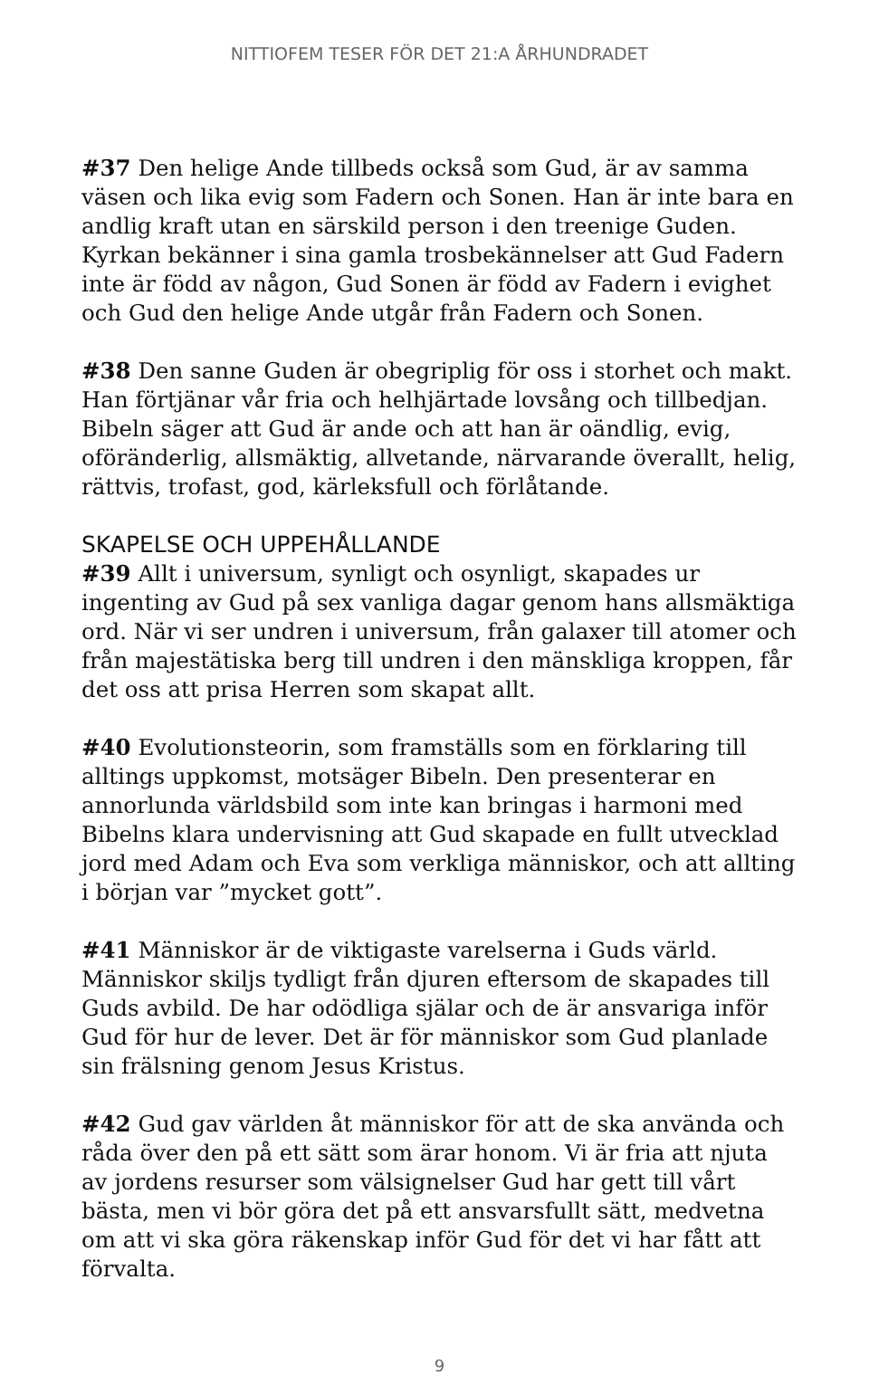NITTIOFEM TESER FÖR DET 21:A ÅRHUNDRADET
#37 Den helige Ande tillbeds också som Gud, är av samma väsen och lika evig som Fadern och Sonen. Han är inte bara en andlig kraft utan en särskild person i den treenige Guden. Kyrkan bekänner i sina gamla trosbekännelser att Gud Fadern inte är född av någon, Gud Sonen är född av Fadern i evighet och Gud den helige Ande utgår från Fadern och Sonen.
#38 Den sanne Guden är obegriplig för oss i storhet och makt. Han förtjänar vår fria och helhjärtade lovsång och tillbedjan. Bibeln säger att Gud är ande och att han är oändlig, evig, oföränderlig, allsmäktig, allvetande, närvarande överallt, helig, rättvis, trofast, god, kärleksfull och förlåtande.
SKAPELSE OCH UPPEHÅLLANDE
#39 Allt i universum, synligt och osynligt, skapades ur ingenting av Gud på sex vanliga dagar genom hans allsmäktiga ord. När vi ser undren i universum, från galaxer till atomer och från majestätiska berg till undren i den mänskliga kroppen, får det oss att prisa Herren som skapat allt.
#40 Evolutionsteorin, som framställs som en förklaring till alltings uppkomst, motsäger Bibeln. Den presenterar en annorlunda världsbild som inte kan bringas i harmoni med Bibelns klara undervisning att Gud skapade en fullt utvecklad jord med Adam och Eva som verkliga människor, och att allting i början var ”mycket gott”.
#41 Människor är de viktigaste varelserna i Guds värld. Människor skiljs tydligt från djuren eftersom de skapades till Guds avbild. De har odödliga själar och de är ansvariga inför Gud för hur de lever. Det är för människor som Gud planlade sin frälsning genom Jesus Kristus.
#42 Gud gav världen åt människor för att de ska använda och råda över den på ett sätt som ärar honom. Vi är fria att njuta av jordens resurser som välsignelser Gud har gett till vårt bästa, men vi bör göra det på ett ansvarsfullt sätt, medvetna om att vi ska göra räkenskap inför Gud för det vi har fått att förvalta.
9